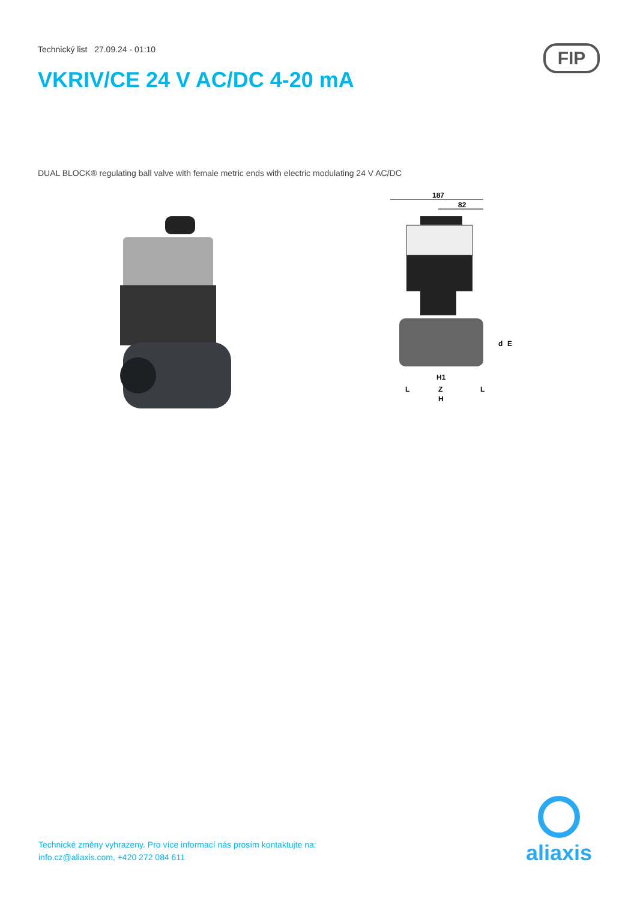Technický list 27.09.24 - 01:10
FIP
VKRIV/CE 24 V AC/DC 4-20 mA
DUAL BLOCK® regulating ball valve with female metric ends with electric modulating 24 V AC/DC
187
82
d
E
H1
L
Z
L
H
Technické změny vyhrazeny. Pro více informací nás prosím kontaktujte na:
info.cz@aliaxis.com, +420 272 084 611
aliaxis